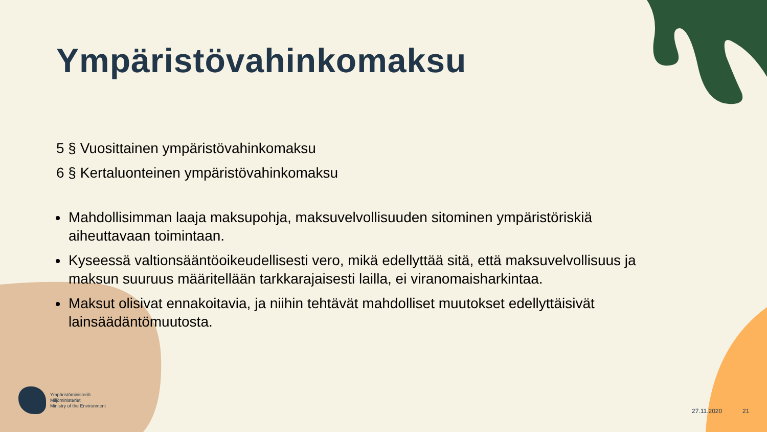Ympäristövahinkomaksu
5 § Vuosittainen ympäristövahinkomaksu
6 § Kertaluonteinen ympäristövahinkomaksu
Mahdollisimman laaja maksupohja, maksuvelvollisuuden sitominen ympäristöriskiä aiheuttavaan toimintaan.
Kyseessä valtionsääntöoikeudellisesti vero, mikä edellyttää sitä, että maksuvelvollisuus ja maksun suuruus määritellään tarkkarajaisesti lailla, ei viranomaisharkintaa.
Maksut olisivat ennakoitavia, ja niihin tehtävät mahdolliset muutokset edellyttäisivät lainsäädäntömuutosta.
Ympäristöministeriö
Miljöministeriet
Ministry of the Environment
27.11.2020 21